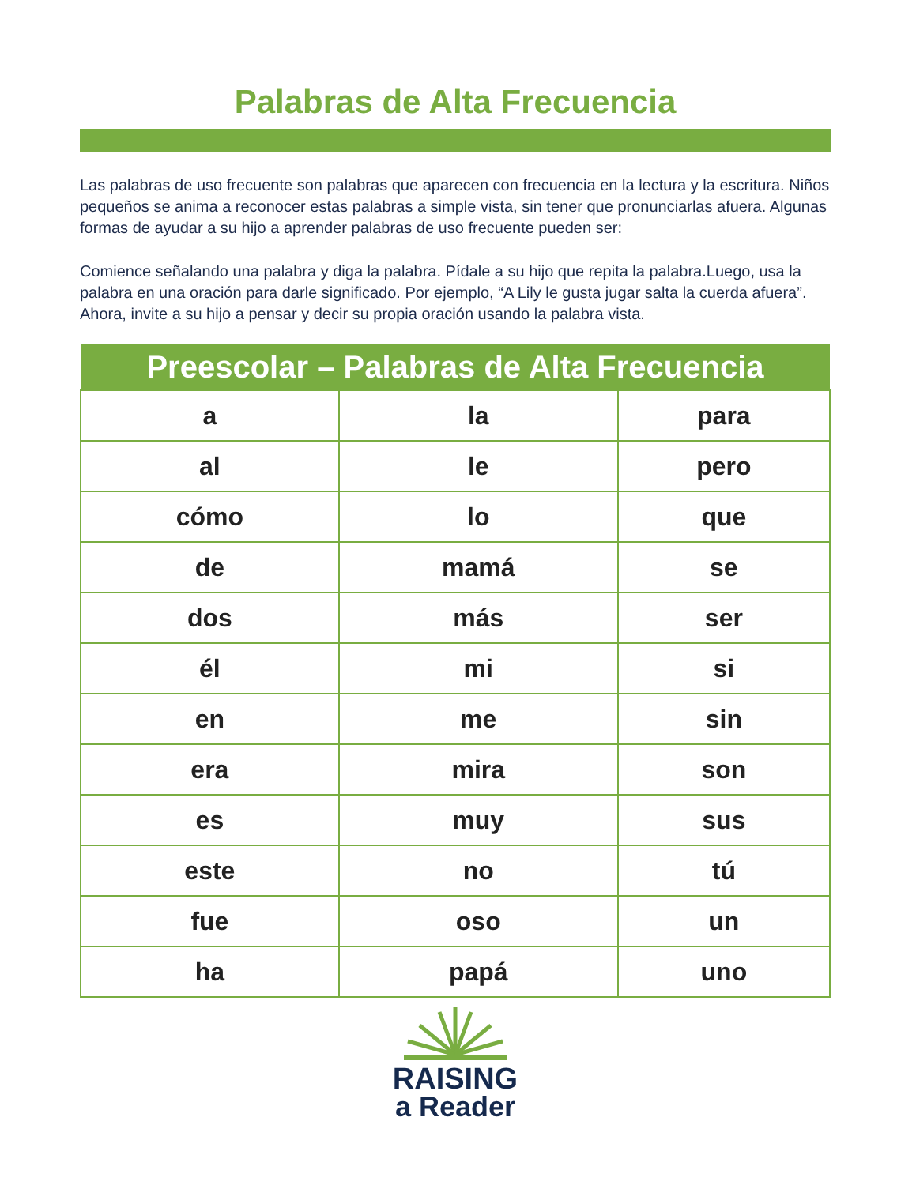Palabras de Alta Frecuencia
Las palabras de uso frecuente son palabras que aparecen con frecuencia en la lectura y la escritura. Niños pequeños se anima a reconocer estas palabras a simple vista, sin tener que pronunciarlas afuera. Algunas formas de ayudar a su hijo a aprender palabras de uso frecuente pueden ser:
Comience señalando una palabra y diga la palabra. Pídale a su hijo que repita la palabra.Luego, usa la palabra en una oración para darle significado. Por ejemplo, “A Lily le gusta jugar salta la cuerda afuera”. Ahora, invite a su hijo a pensar y decir su propia oración usando la palabra vista.
| Preescolar – Palabras de Alta Frecuencia | | |
| --- | --- | --- |
| a | la | para |
| al | le | pero |
| cómo | lo | que |
| de | mamá | se |
| dos | más | ser |
| él | mi | si |
| en | me | sin |
| era | mira | son |
| es | muy | sus |
| este | no | tú |
| fue | oso | un |
| ha | papá | uno |
RAISING
a Reader